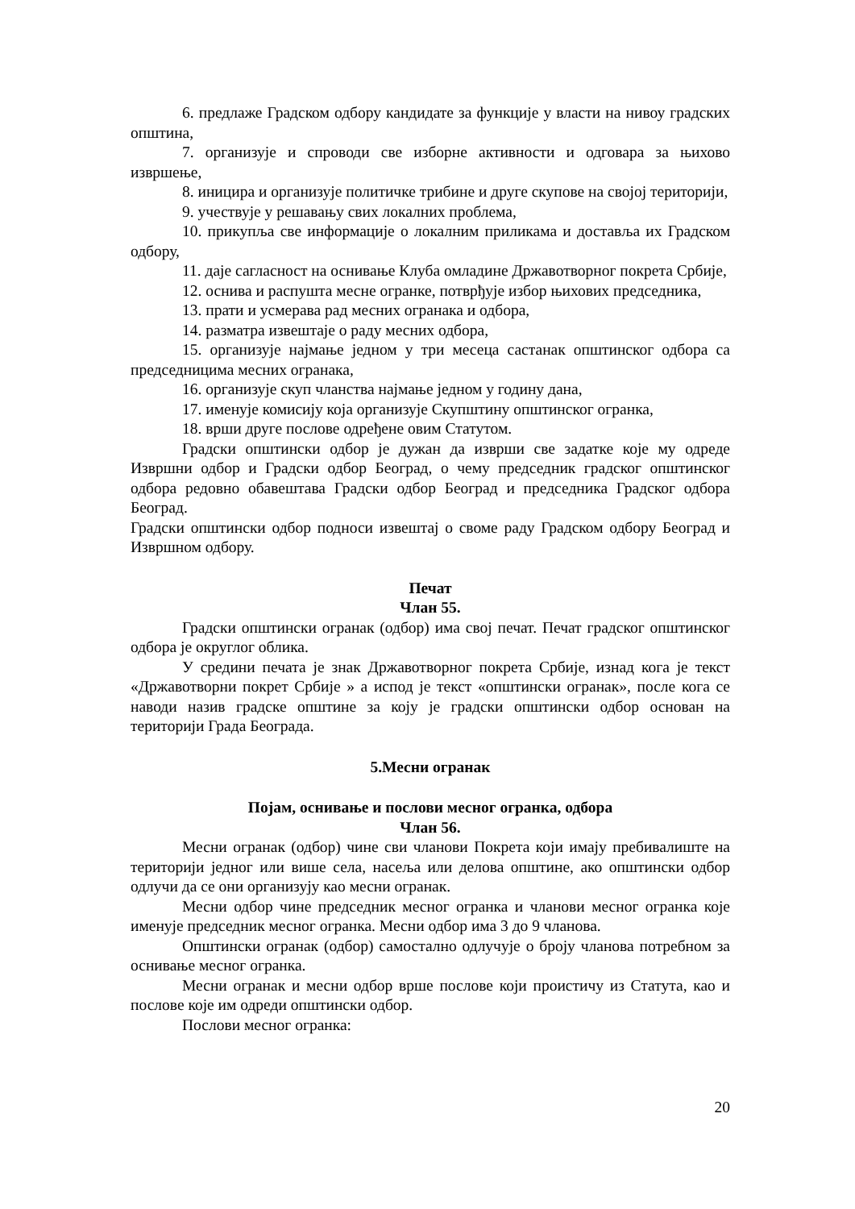6. предлаже Градском одбору кандидате за функције у власти на нивоу градских општина,
7. организује и спроводи све изборне активности и одговара за њихово извршење,
8. иницира и организује политичке трибине и друге скупове на својој територији,
9. учествује у решавању свих локалних проблема,
10. прикупља све информације о локалним приликама и доставља их Градском одбору,
11. даје сагласност на оснивање Клуба омладине Државотворног покрета Србије,
12. оснива и распушта месне огранке, потврђује избор њихових председника,
13. прати и усмерава рад месних огранака и одбора,
14. разматра извештаје о раду месних одбора,
15. организује најмање једном у три месеца састанак општинског одбора са председницима месних огранака,
16. организује скуп чланства најмање једном у годину дана,
17. именује комисију која организује Скупштину општинског огранка,
18. врши друге послове одређене овим Статутом.
Градски општински одбор је дужан да изврши све задатке које му одреде Извршни одбор и Градски одбор Београд, о чему председник градског општинског одбора редовно обавештава Градски одбор Београд и председника Градског одбора Београд.
Градски општински одбор подноси извештај о своме раду Градском одбору Београд и Извршном одбору.
Печат
Члан 55.
Градски општински огранак (одбор) има свој печат. Печат градског општинског одбора је округлог облика.
У средини печата је знак Државотворног покрета Србије, изнад кога је текст «Државотворни покрет Србије » а испод је текст «општински огранак», после кога се наводи назив градске општине за коју је градски општински одбор основан на територији Града Београда.
5.Месни огранак
Појам, оснивање и послови месног огранка, одбора
Члан 56.
Месни огранак (одбор) чине сви чланови Покрета који имају пребивалиште на територији једног или више села, насеља или делова општине, ако општински одбор одлучи да се они организују као месни огранак.
Месни одбор чине председник месног огранка и чланови месног огранка које именује председник месног огранка. Месни одбор има 3 до 9 чланова.
Општински огранак (одбор) самостално одлучује о броју чланова потребном за оснивање месног огранка.
Месни огранак и месни одбор врше послове који проистичу из Статута, као и послове које им одреди општински одбор.
Послови месног огранка:
20